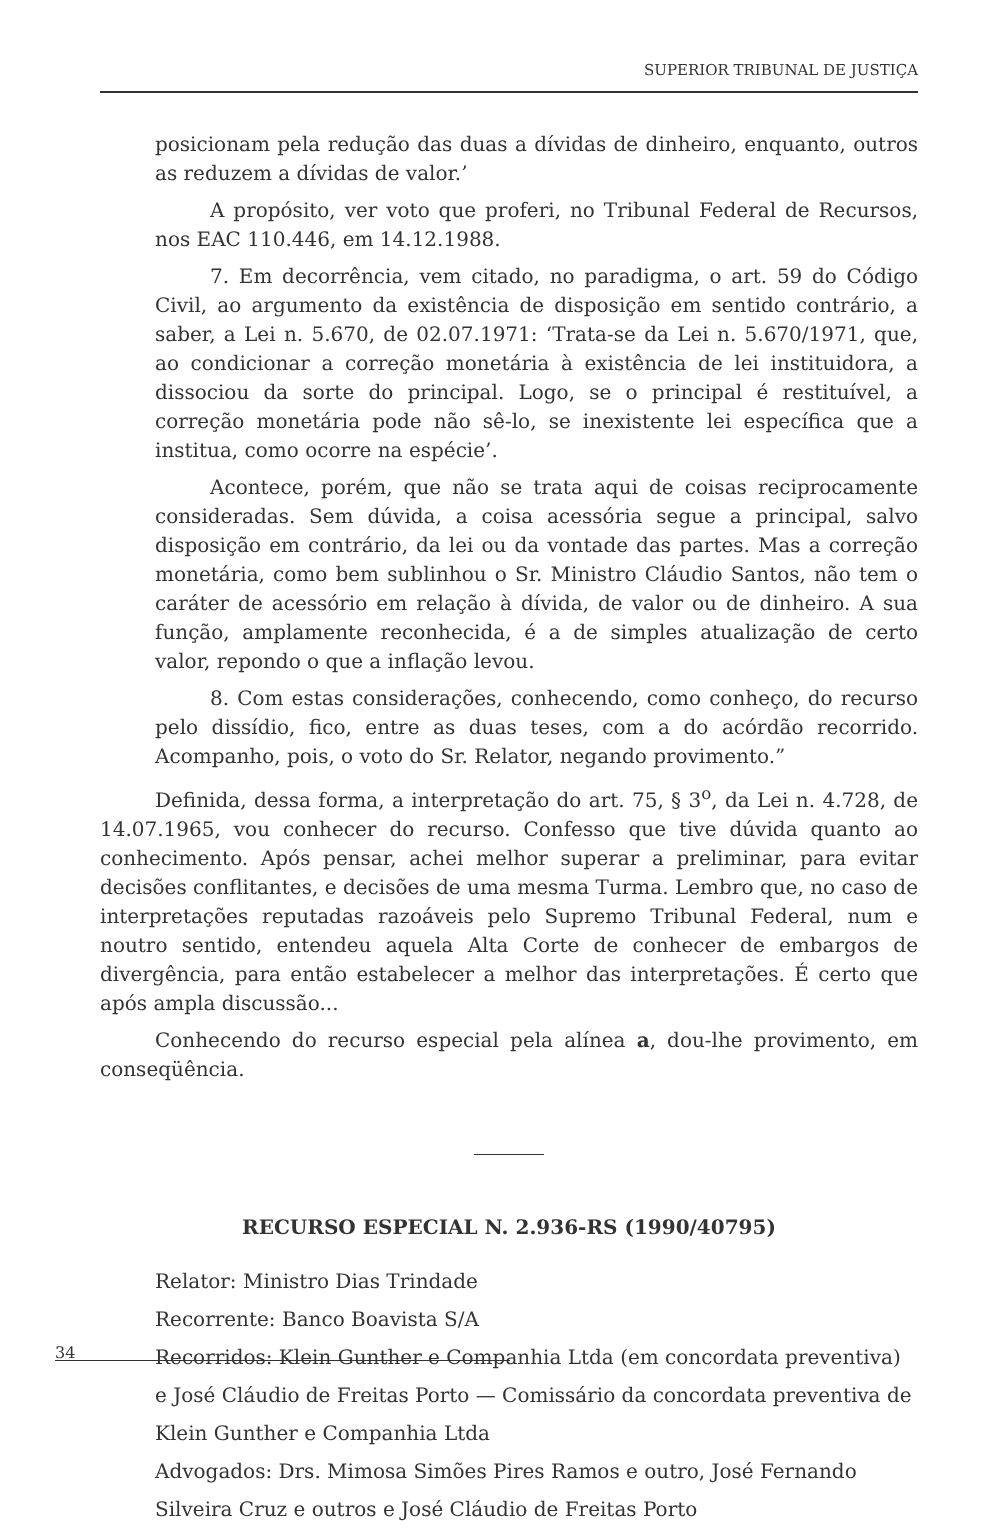SUPERIOR TRIBUNAL DE JUSTIÇA
posicionam pela redução das duas a dívidas de dinheiro, enquanto, outros as reduzem a dívidas de valor.’
A propósito, ver voto que proferi, no Tribunal Federal de Recursos, nos EAC 110.446, em 14.12.1988.
7. Em decorrência, vem citado, no paradigma, o art. 59 do Código Civil, ao argumento da existência de disposição em sentido contrário, a saber, a Lei n. 5.670, de 02.07.1971: ‘Trata-se da Lei n. 5.670/1971, que, ao condicionar a correção monetária à existência de lei instituidora, a dissociou da sorte do principal. Logo, se o principal é restituível, a correção monetária pode não sê-lo, se inexistente lei específica que a institua, como ocorre na espécie’.
Acontece, porém, que não se trata aqui de coisas reciprocamente consideradas. Sem dúvida, a coisa acessória segue a principal, salvo disposição em contrário, da lei ou da vontade das partes. Mas a correção monetária, como bem sublinhou o Sr. Ministro Cláudio Santos, não tem o caráter de acessório em relação à dívida, de valor ou de dinheiro. A sua função, amplamente reconhecida, é a de simples atualização de certo valor, repondo o que a inflação levou.
8. Com estas considerações, conhecendo, como conheço, do recurso pelo dissídio, fico, entre as duas teses, com a do acórdão recorrido. Acompanho, pois, o voto do Sr. Relator, negando provimento.”
Definida, dessa forma, a interpretação do art. 75, § 3<sup>o</sup>, da Lei n. 4.728, de 14.07.1965, vou conhecer do recurso. Confesso que tive dúvida quanto ao conhecimento. Após pensar, achei melhor superar a preliminar, para evitar decisões conflitantes, e decisões de uma mesma Turma. Lembro que, no caso de interpretações reputadas razoáveis pelo Supremo Tribunal Federal, num e noutro sentido, entendeu aquela Alta Corte de conhecer de embargos de divergência, para então estabelecer a melhor das interpretações. É certo que após ampla discussão...
Conhecendo do recurso especial pela alínea a, dou-lhe provimento, em conseqüência.
RECURSO ESPECIAL N. 2.936-RS (1990/40795)
Relator: Ministro Dias Trindade
Recorrente: Banco Boavista S/A
Recorridos: Klein Gunther e Companhia Ltda (em concordata preventiva) e José Cláudio de Freitas Porto — Comissário da concordata preventiva de Klein Gunther e Companhia Ltda
Advogados: Drs. Mimosa Simões Pires Ramos e outro, José Fernando Silveira Cruz e outros e José Cláudio de Freitas Porto
34